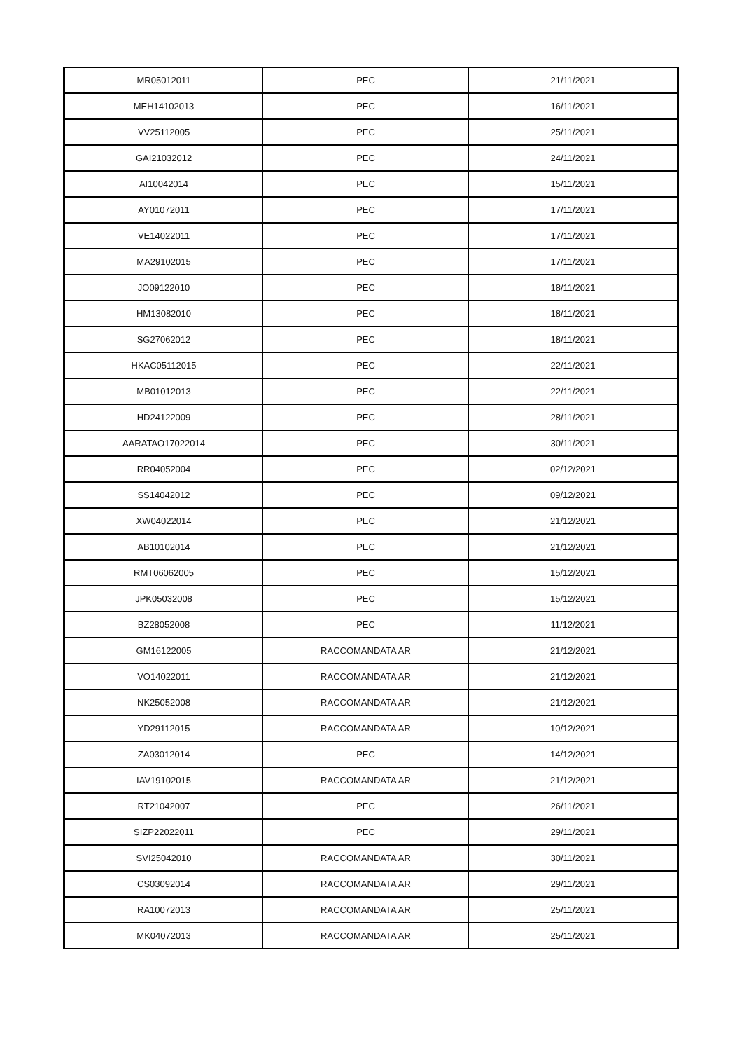| MR05012011 | PEC | 21/11/2021 |
| MEH14102013 | PEC | 16/11/2021 |
| VV25112005 | PEC | 25/11/2021 |
| GAI21032012 | PEC | 24/11/2021 |
| AI10042014 | PEC | 15/11/2021 |
| AY01072011 | PEC | 17/11/2021 |
| VE14022011 | PEC | 17/11/2021 |
| MA29102015 | PEC | 17/11/2021 |
| JO09122010 | PEC | 18/11/2021 |
| HM13082010 | PEC | 18/11/2021 |
| SG27062012 | PEC | 18/11/2021 |
| HKAC05112015 | PEC | 22/11/2021 |
| MB01012013 | PEC | 22/11/2021 |
| HD24122009 | PEC | 28/11/2021 |
| AARATAO17022014 | PEC | 30/11/2021 |
| RR04052004 | PEC | 02/12/2021 |
| SS14042012 | PEC | 09/12/2021 |
| XW04022014 | PEC | 21/12/2021 |
| AB10102014 | PEC | 21/12/2021 |
| RMT06062005 | PEC | 15/12/2021 |
| JPK05032008 | PEC | 15/12/2021 |
| BZ28052008 | PEC | 11/12/2021 |
| GM16122005 | RACCOMANDATA AR | 21/12/2021 |
| VO14022011 | RACCOMANDATA AR | 21/12/2021 |
| NK25052008 | RACCOMANDATA AR | 21/12/2021 |
| YD29112015 | RACCOMANDATA AR | 10/12/2021 |
| ZA03012014 | PEC | 14/12/2021 |
| IAV19102015 | RACCOMANDATA AR | 21/12/2021 |
| RT21042007 | PEC | 26/11/2021 |
| SIZP22022011 | PEC | 29/11/2021 |
| SVI25042010 | RACCOMANDATA AR | 30/11/2021 |
| CS03092014 | RACCOMANDATA AR | 29/11/2021 |
| RA10072013 | RACCOMANDATA AR | 25/11/2021 |
| MK04072013 | RACCOMANDATA AR | 25/11/2021 |